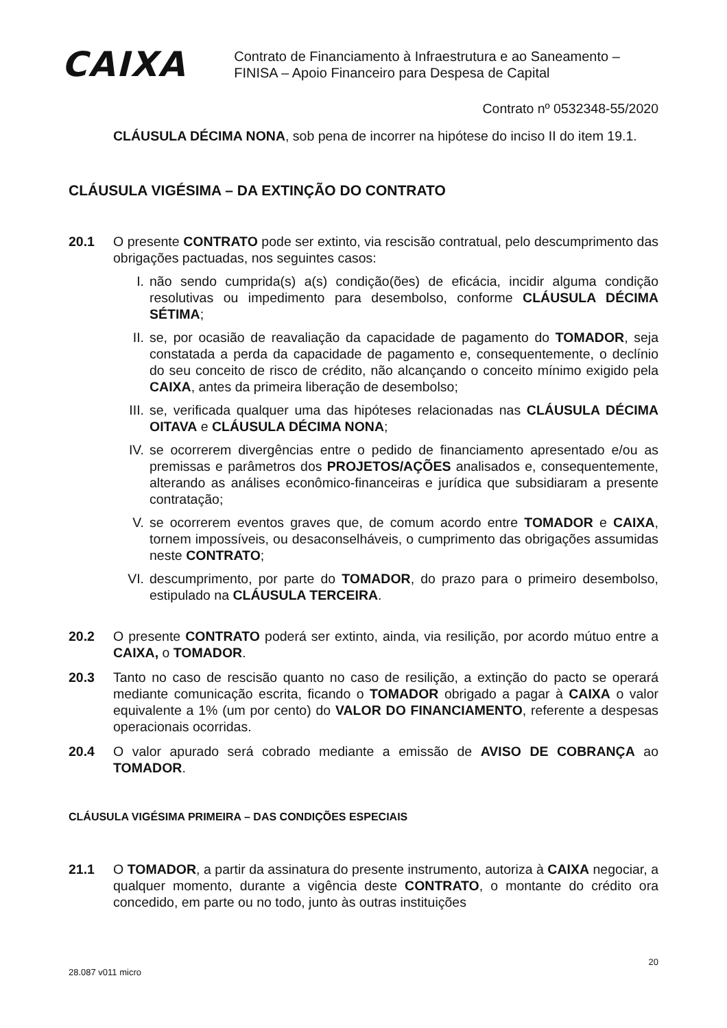CAIXA
Contrato de Financiamento à Infraestrutura e ao Saneamento –
FINISA – Apoio Financeiro para Despesa de Capital
Contrato nº 0532348-55/2020
CLÁUSULA DÉCIMA NONA, sob pena de incorrer na hipótese do inciso II do item 19.1.
CLÁUSULA VIGÉSIMA – DA EXTINÇÃO DO CONTRATO
20.1 O presente CONTRATO pode ser extinto, via rescisão contratual, pelo descumprimento das obrigações pactuadas, nos seguintes casos:
I. não sendo cumprida(s) a(s) condição(ões) de eficácia, incidir alguma condição resolutivas ou impedimento para desembolso, conforme CLÁUSULA DÉCIMA SÉTIMA;
II. se, por ocasião de reavaliação da capacidade de pagamento do TOMADOR, seja constatada a perda da capacidade de pagamento e, consequentemente, o declínio do seu conceito de risco de crédito, não alcançando o conceito mínimo exigido pela CAIXA, antes da primeira liberação de desembolso;
III.
se, verificada qualquer uma das hipóteses relacionadas nas CLÁUSULA DÉCIMA OITAVA e CLÁUSULA DÉCIMA NONA;
IV. se ocorrerem divergências entre o pedido de financiamento apresentado e/ou as premissas e parâmetros dos PROJETOS/AÇÕES analisados e, consequentemente, alterando as análises econômico-financeiras e jurídica que subsidiaram a presente contratação;
V. se ocorrerem eventos graves que, de comum acordo entre TOMADOR e CAIXA, tornem impossíveis, ou desaconselháveis, o cumprimento das obrigações assumidas neste CONTRATO;
VI. descumprimento, por parte do TOMADOR, do prazo para o primeiro desembolso, estipulado na CLÁUSULA TERCEIRA.
20.2 O presente CONTRATO poderá ser extinto, ainda, via resilição, por acordo mútuo entre a CAIXA, o TOMADOR.
20.3 Tanto no caso de rescisão quanto no caso de resilição, a extinção do pacto se operará mediante comunicação escrita, ficando o TOMADOR obrigado a pagar à CAIXA o valor equivalente a 1% (um por cento) do VALOR DO FINANCIAMENTO, referente a despesas operacionais ocorridas.
20.4 O valor apurado será cobrado mediante a emissão de AVISO DE COBRANÇA ao TOMADOR.
CLÁUSULA VIGÉSIMA PRIMEIRA – DAS CONDIÇÕES ESPECIAIS
21.1 O TOMADOR, a partir da assinatura do presente instrumento, autoriza à CAIXA negociar, a qualquer momento, durante a vigência deste CONTRATO, o montante do crédito ora concedido, em parte ou no todo, junto às outras instituições
28.087 v011 micro 20